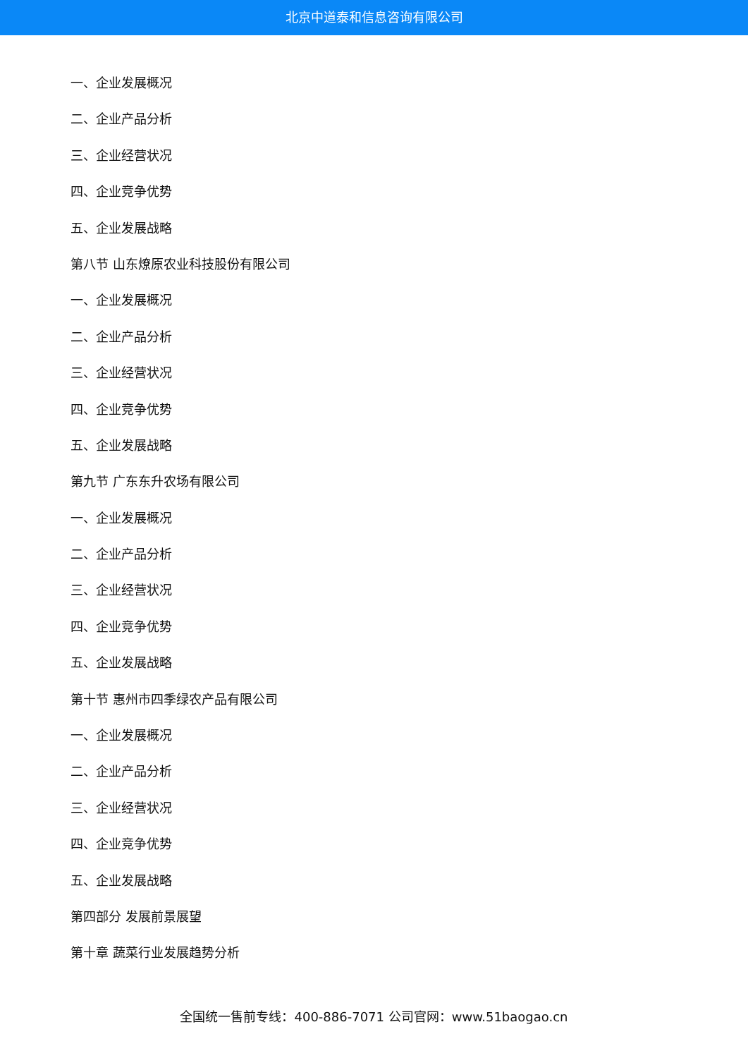北京中道泰和信息咨询有限公司
一、企业发展概况
二、企业产品分析
三、企业经营状况
四、企业竞争优势
五、企业发展战略
第八节 山东燎原农业科技股份有限公司
一、企业发展概况
二、企业产品分析
三、企业经营状况
四、企业竞争优势
五、企业发展战略
第九节 广东东升农场有限公司
一、企业发展概况
二、企业产品分析
三、企业经营状况
四、企业竞争优势
五、企业发展战略
第十节 惠州市四季绿农产品有限公司
一、企业发展概况
二、企业产品分析
三、企业经营状况
四、企业竞争优势
五、企业发展战略
第四部分 发展前景展望
第十章 蔬菜行业发展趋势分析
全国统一售前专线：400-886-7071 公司官网：www.51baogao.cn